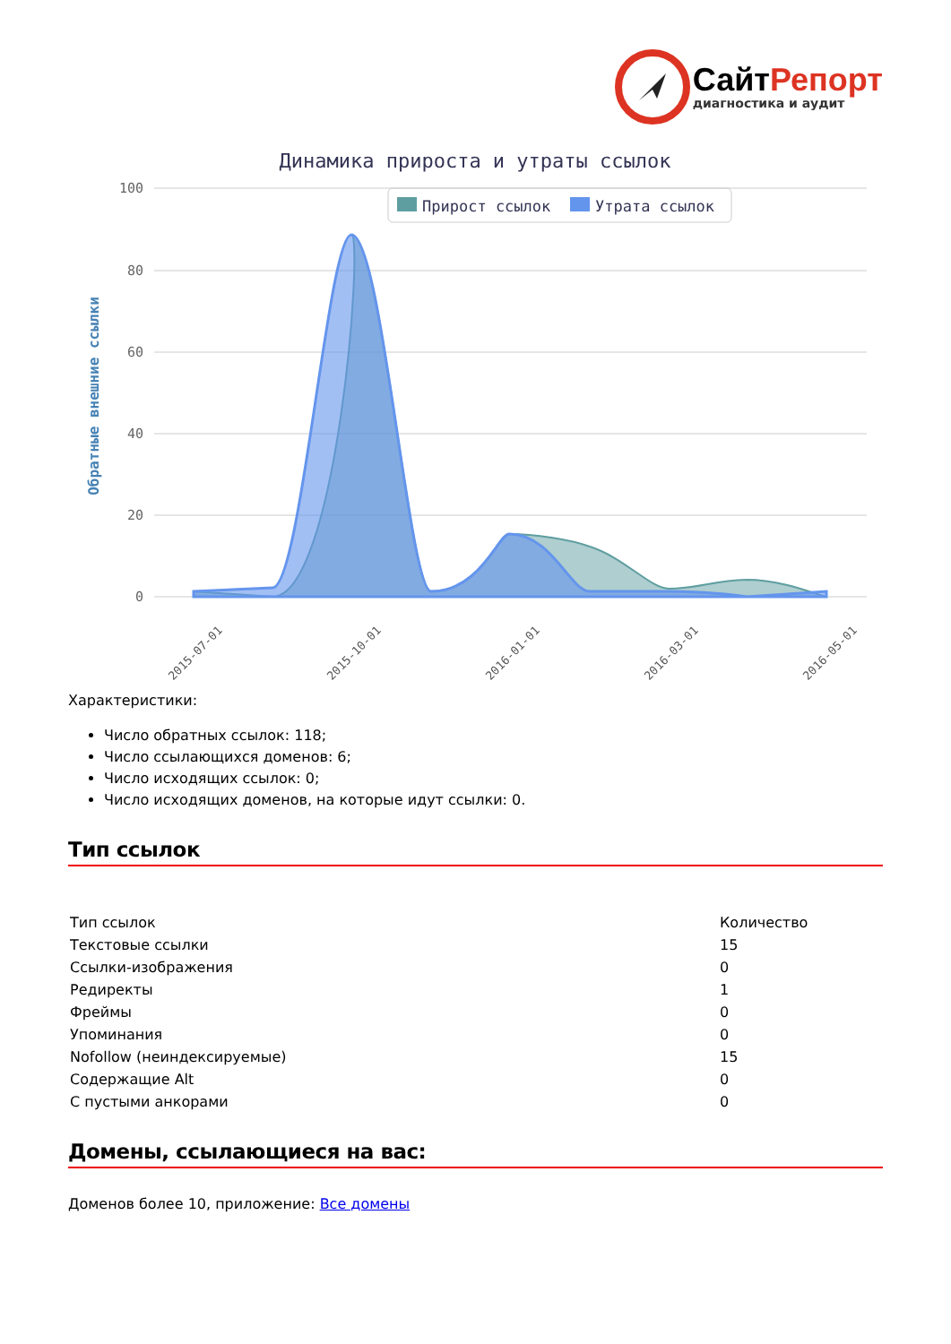СайтРепорт
диагностика и аудит
Динамика прироста и утраты ссылок
Прирост ссылок
Утрата ссылок
100
80
60
40
20
0
Обратные внешние ссылки
2015-07-01
2015-10-01
2016-01-01
2016-03-01
2016-05-01
Характеристики:
Число обратных ссылок: 118;
Число ссылающихся доменов: 6;
Число исходящих ссылок: 0;
Число исходящих доменов, на которые идут ссылки: 0.
Тип ссылок
| Тип ссылок | Количество |
| Текстовые ссылки | 15 |
| Ссылки-изображения | 0 |
| Редиректы | 1 |
| Фреймы | 0 |
| Упоминания | 0 |
| Nofollow (неиндексируемые) | 15 |
| Содержащие Alt | 0 |
| С пустыми анкорами | 0 |
Домены, ссылающиеся на вас:
Доменов более 10, приложение: Все домены